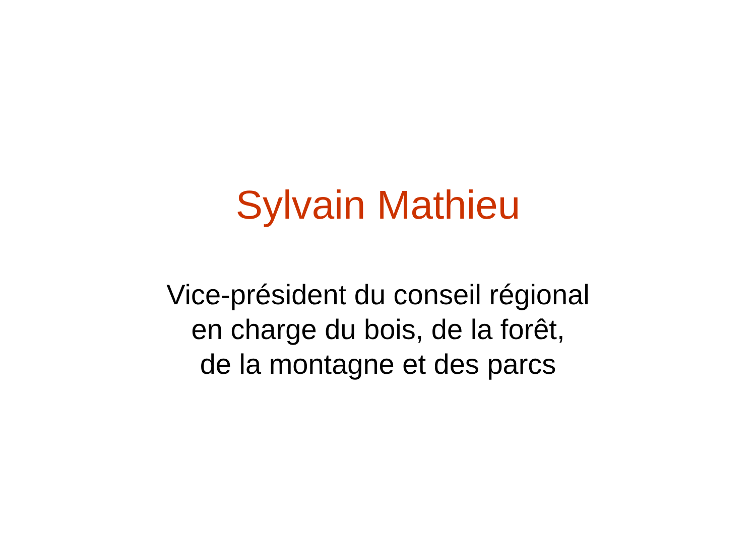Sylvain Mathieu
Vice-président du conseil régional
en charge du bois, de la forêt,
de la montagne et des parcs